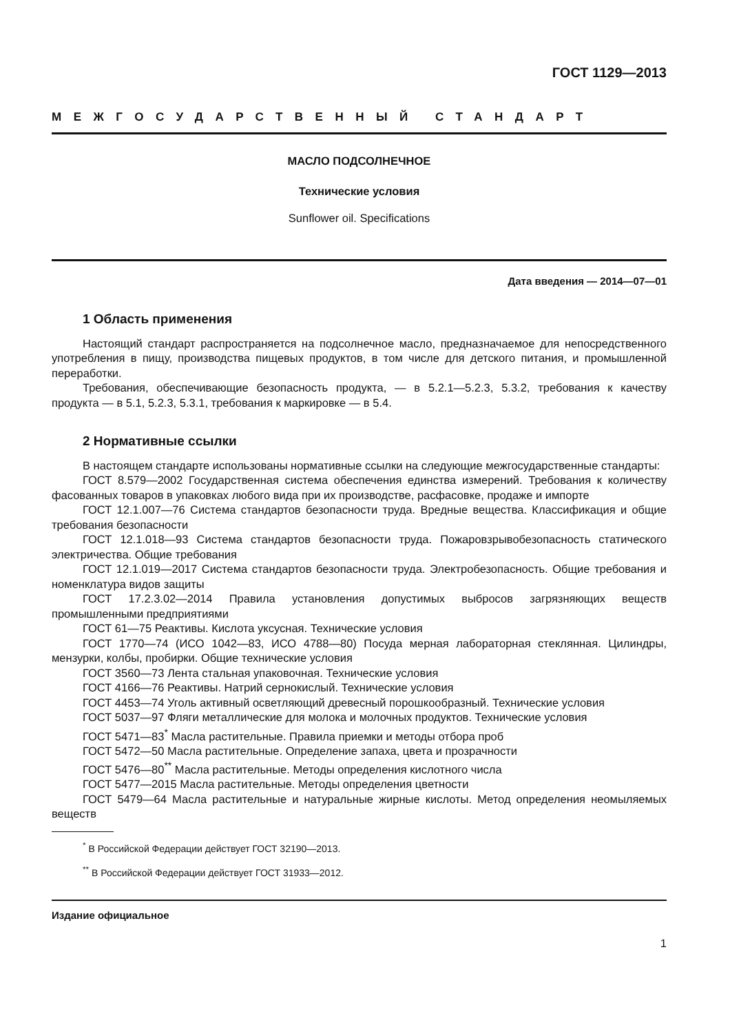ГОСТ 1129—2013
МЕЖГОСУДАРСТВЕННЫЙ СТАНДАРТ
МАСЛО ПОДСОЛНЕЧНОЕ
Технические условия
Sunflower oil. Specifications
Дата введения — 2014—07—01
1 Область применения
Настоящий стандарт распространяется на подсолнечное масло, предназначаемое для непосредственного употребления в пищу, производства пищевых продуктов, в том числе для детского питания, и промышленной переработки.
Требования, обеспечивающие безопасность продукта, — в 5.2.1—5.2.3, 5.3.2, требования к качеству продукта — в 5.1, 5.2.3, 5.3.1, требования к маркировке — в 5.4.
2 Нормативные ссылки
В настоящем стандарте использованы нормативные ссылки на следующие межгосударственные стандарты:
ГОСТ 8.579—2002 Государственная система обеспечения единства измерений. Требования к количеству фасованных товаров в упаковках любого вида при их производстве, расфасовке, продаже и импорте
ГОСТ 12.1.007—76 Система стандартов безопасности труда. Вредные вещества. Классификация и общие требования безопасности
ГОСТ 12.1.018—93 Система стандартов безопасности труда. Пожаровзрывобезопасность статического электричества. Общие требования
ГОСТ 12.1.019—2017 Система стандартов безопасности труда. Электробезопасность. Общие требования и номенклатура видов защиты
ГОСТ 17.2.3.02—2014 Правила установления допустимых выбросов загрязняющих веществ промышленными предприятиями
ГОСТ 61—75 Реактивы. Кислота уксусная. Технические условия
ГОСТ 1770—74 (ИСО 1042—83, ИСО 4788—80) Посуда мерная лабораторная стеклянная. Цилиндры, мензурки, колбы, пробирки. Общие технические условия
ГОСТ 3560—73 Лента стальная упаковочная. Технические условия
ГОСТ 4166—76 Реактивы. Натрий сернокислый. Технические условия
ГОСТ 4453—74 Уголь активный осветляющий древесный порошкообразный. Технические условия
ГОСТ 5037—97 Фляги металлические для молока и молочных продуктов. Технические условия
ГОСТ 5471—83<sup>*</sup> Масла растительные. Правила приемки и методы отбора проб
ГОСТ 5472—50 Масла растительные. Определение запаха, цвета и прозрачности
ГОСТ 5476—80<sup>**</sup> Масла растительные. Методы определения кислотного числа
ГОСТ 5477—2015 Масла растительные. Методы определения цветности
ГОСТ 5479—64 Масла растительные и натуральные жирные кислоты. Метод определения неомыляемых веществ
<sup>*</sup> В Российской Федерации действует ГОСТ 32190—2013.
<sup>**</sup> В Российской Федерации действует ГОСТ 31933—2012.
Издание официальное
1